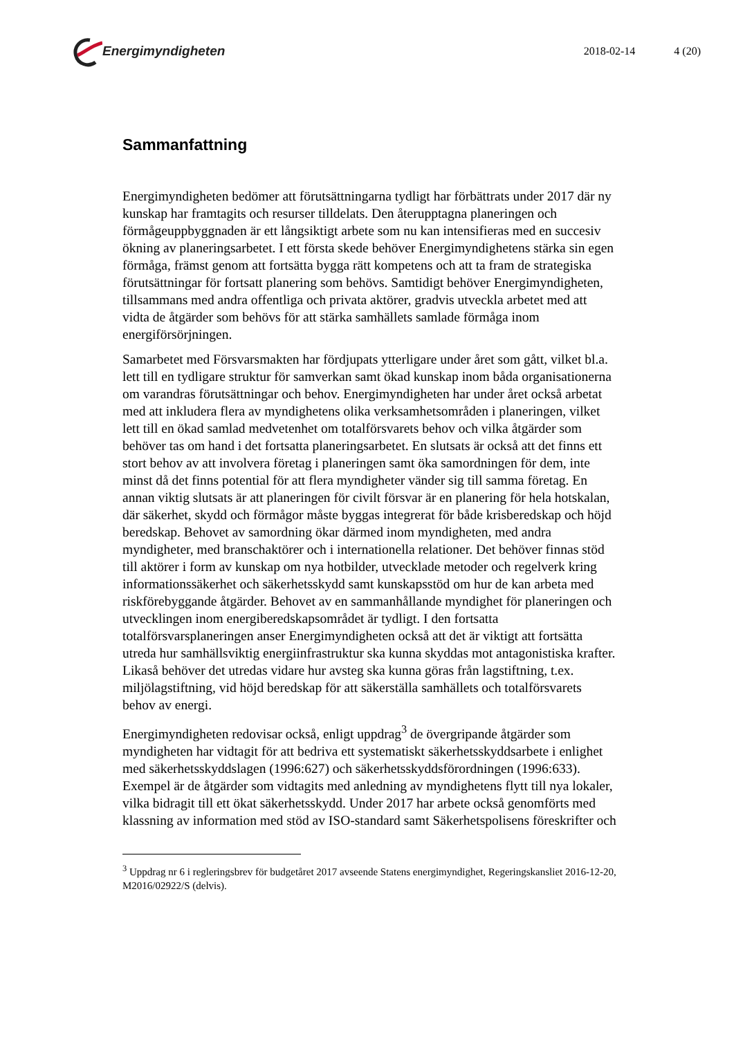Energimyndigheten
2018-02-14 4 (20)
Sammanfattning
Energimyndigheten bedömer att förutsättningarna tydligt har förbättrats under 2017 där ny kunskap har framtagits och resurser tilldelats. Den återupptagna planeringen och förmågeuppbyggnaden är ett långsiktigt arbete som nu kan intensifieras med en succesiv ökning av planeringsarbetet. I ett första skede behöver Energimyndighetens stärka sin egen förmåga, främst genom att fortsätta bygga rätt kompetens och att ta fram de strategiska förutsättningar för fortsatt planering som behövs. Samtidigt behöver Energimyndigheten, tillsammans med andra offentliga och privata aktörer, gradvis utveckla arbetet med att vidta de åtgärder som behövs för att stärka samhällets samlade förmåga inom energiförsörjningen.
Samarbetet med Försvarsmakten har fördjupats ytterligare under året som gått, vilket bl.a. lett till en tydligare struktur för samverkan samt ökad kunskap inom båda organisationerna om varandras förutsättningar och behov. Energimyndigheten har under året också arbetat med att inkludera flera av myndighetens olika verksamhetsområden i planeringen, vilket lett till en ökad samlad medvetenhet om totalförsvarets behov och vilka åtgärder som behöver tas om hand i det fortsatta planeringsarbetet. En slutsats är också att det finns ett stort behov av att involvera företag i planeringen samt öka samordningen för dem, inte minst då det finns potential för att flera myndigheter vänder sig till samma företag. En annan viktig slutsats är att planeringen för civilt försvar är en planering för hela hotskalan, där säkerhet, skydd och förmågor måste byggas integrerat för både krisberedskap och höjd beredskap. Behovet av samordning ökar därmed inom myndigheten, med andra myndigheter, med branschaktörer och i internationella relationer. Det behöver finnas stöd till aktörer i form av kunskap om nya hotbilder, utvecklade metoder och regelverk kring informationssäkerhet och säkerhetsskydd samt kunskapsstöd om hur de kan arbeta med riskförebyggande åtgärder. Behovet av en sammanhållande myndighet för planeringen och utvecklingen inom energiberedskapsområdet är tydligt. I den fortsatta totalförsvarsplaneringen anser Energimyndigheten också att det är viktigt att fortsätta utreda hur samhällsviktig energiinfrastruktur ska kunna skyddas mot antagonistiska krafter. Likaså behöver det utredas vidare hur avsteg ska kunna göras från lagstiftning, t.ex. miljölagstiftning, vid höjd beredskap för att säkerställa samhällets och totalförsvarets behov av energi.
Energimyndigheten redovisar också, enligt uppdrag<sup>3</sup> de övergripande åtgärder som myndigheten har vidtagit för att bedriva ett systematiskt säkerhetsskyddsarbete i enlighet med säkerhetsskyddslagen (1996:627) och säkerhetsskyddsförordningen (1996:633). Exempel är de åtgärder som vidtagits med anledning av myndighetens flytt till nya lokaler, vilka bidragit till ett ökat säkerhetsskydd. Under 2017 har arbete också genomförts med klassning av information med stöd av ISO-standard samt Säkerhetspolisens föreskrifter och
<sup>3</sup> Uppdrag nr 6 i regleringsbrev för budgetåret 2017 avseende Statens energimyndighet, Regeringskansliet 2016-12-20, M2016/02922/S (delvis).